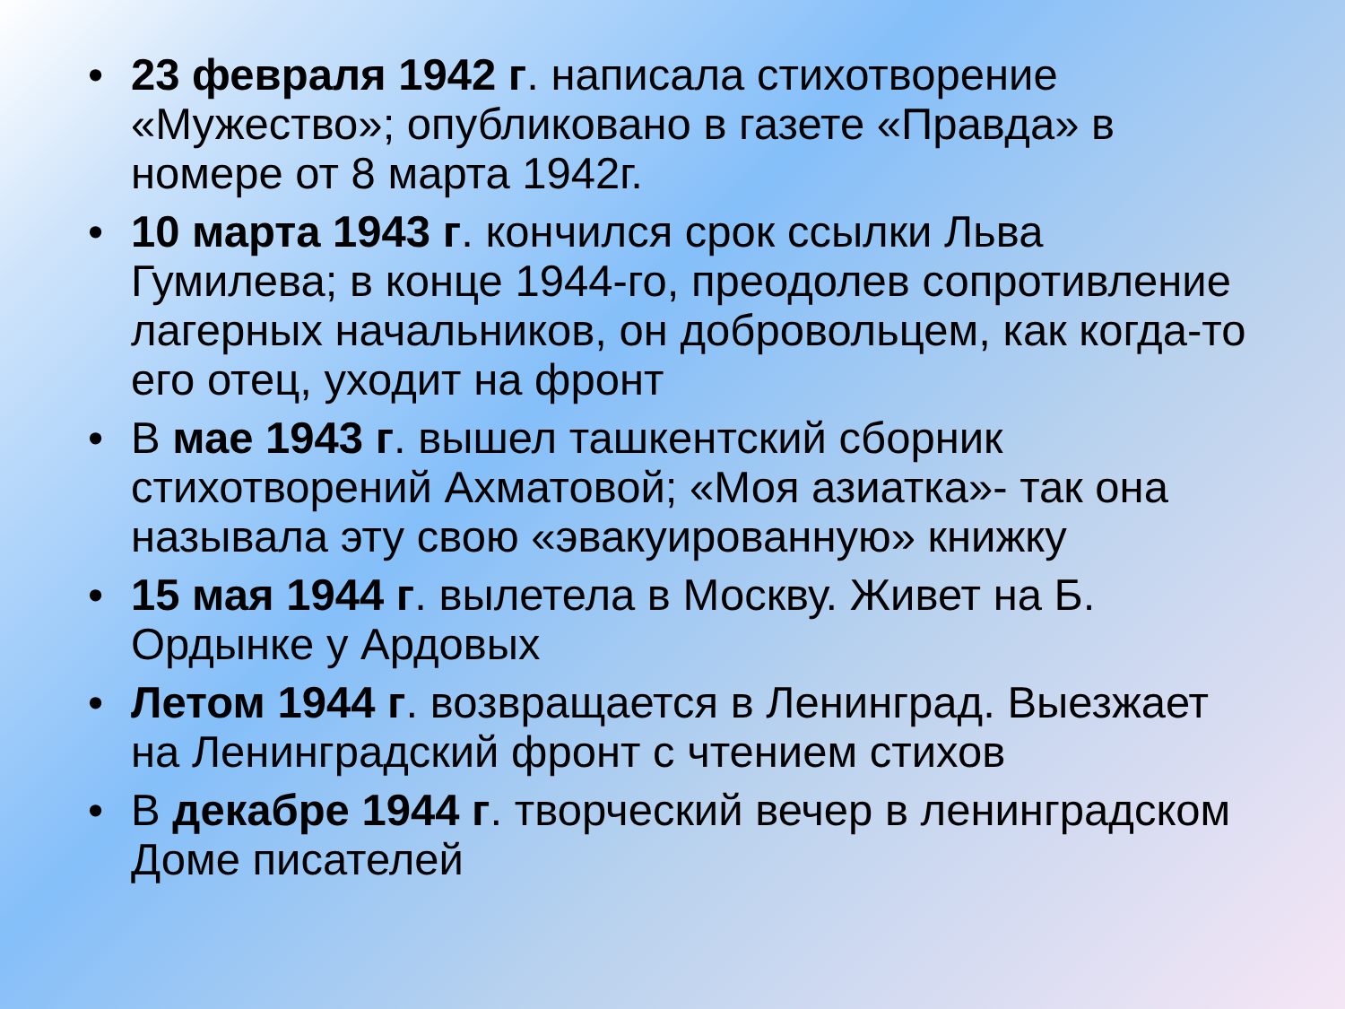• 23 февраля 1942 г. написала стихотворение «Мужество»; опубликовано в газете «Правда» в номере от 8 марта 1942г.
• 10 марта 1943 г. кончился срок ссылки Льва Гумилева; в конце 1944-го, преодолев сопротивление лагерных начальников, он добровольцем, как когда-то его отец, уходит на фронт
• В мае 1943 г. вышел ташкентский сборник стихотворений Ахматовой; «Моя азиатка»- так она называла эту свою «эвакуированную» книжку
• 15 мая 1944 г. вылетела в Москву. Живет на Б. Ордынке у Ардовых
• Летом 1944 г. возвращается в Ленинград. Выезжает на Ленинградский фронт с чтением стихов
• В декабре 1944 г. творческий вечер в ленинградском Доме писателей